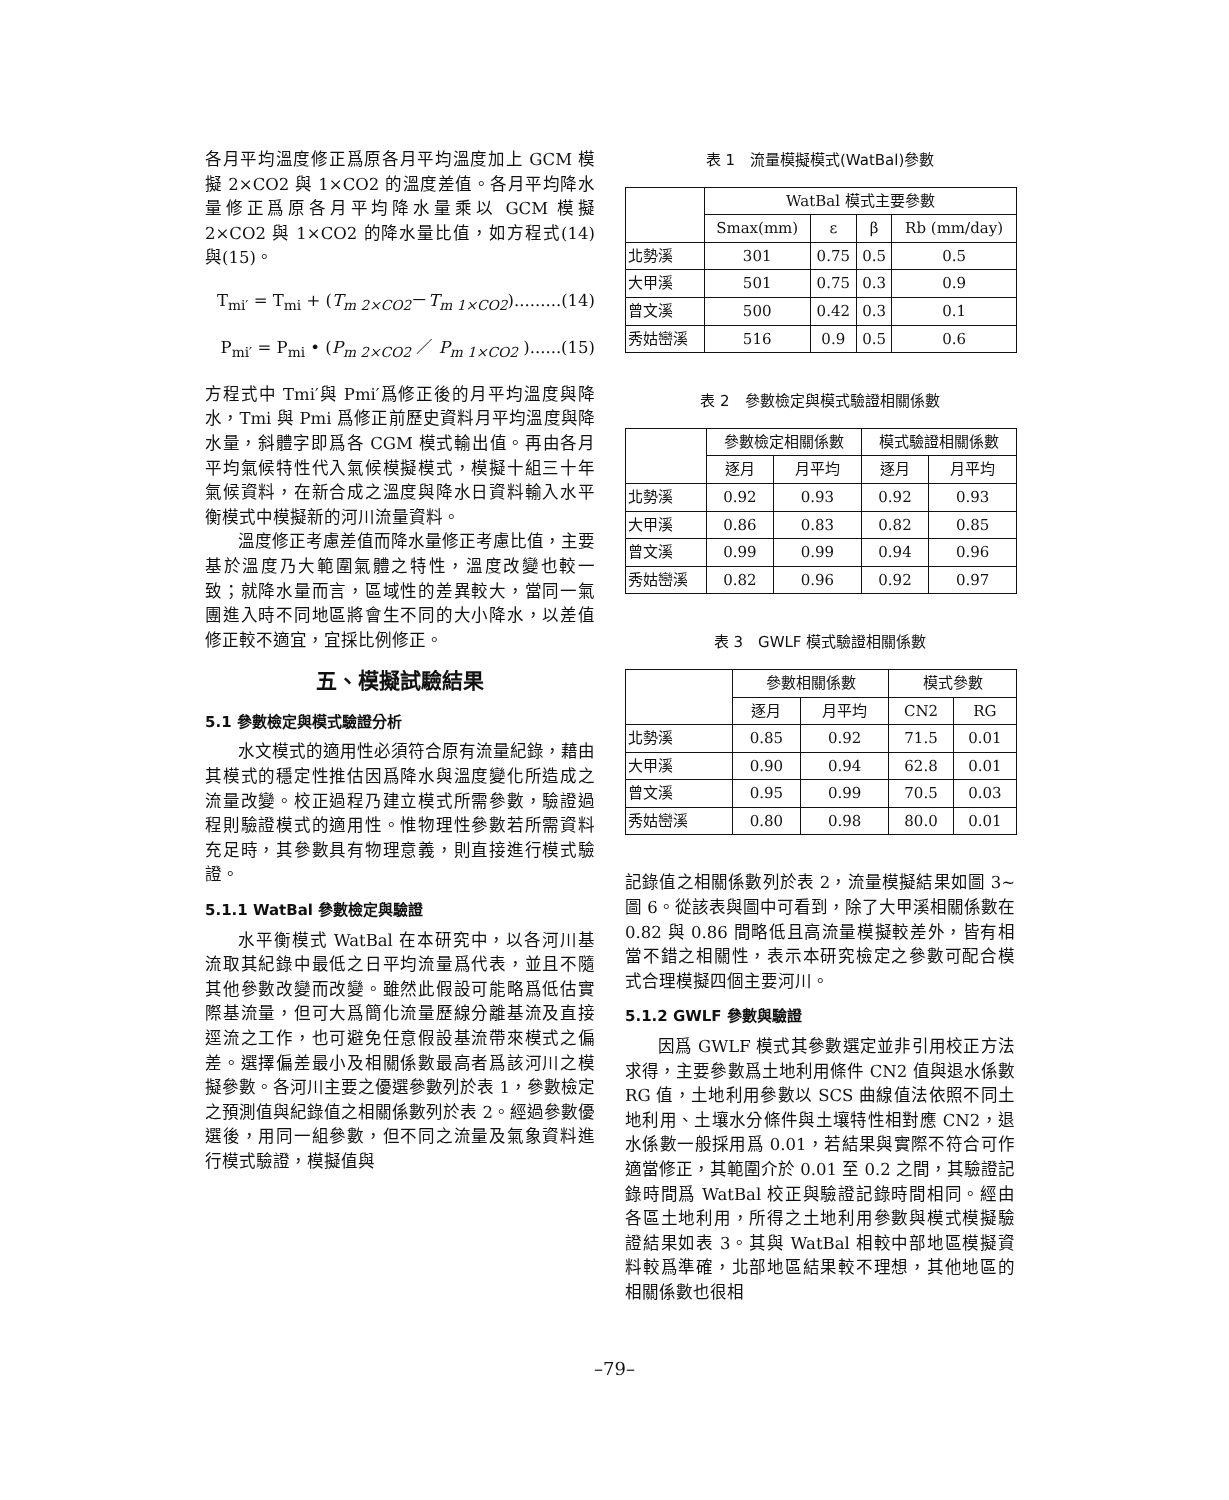各月平均溫度修正爲原各月平均溫度加上 GCM 模擬 2×CO2 與 1×CO2 的溫度差值。各月平均降水量修正爲原各月平均降水量乘以 GCM 模擬 2×CO2 與 1×CO2 的降水量比值，如方程式(14)與(15)。
T<sub>mi′</sub> = T<sub>mi</sub> + (T<sub>m 2×CO2</sub>－T<sub>m 1×CO2</sub>).........(14)
P<sub>mi′</sub> = P<sub>mi</sub> • (P<sub>m 2×CO2</sub> ／ P<sub>m 1×CO2</sub> )......(15)
方程式中 Tmi′與 Pmi′爲修正後的月平均溫度與降水，Tmi 與 Pmi 爲修正前歷史資料月平均溫度與降水量，斜體字即爲各 CGM 模式輸出值。再由各月平均氣候特性代入氣候模擬模式，模擬十組三十年氣候資料，在新合成之溫度與降水日資料輸入水平衡模式中模擬新的河川流量資料。
溫度修正考慮差值而降水量修正考慮比值，主要基於溫度乃大範圍氣體之特性，溫度改變也較一致；就降水量而言，區域性的差異較大，當同一氣團進入時不同地區將會生不同的大小降水，以差值修正較不適宜，宜採比例修正。
五、模擬試驗結果
5.1 參數檢定與模式驗證分析
水文模式的適用性必須符合原有流量紀錄，藉由其模式的穩定性推估因爲降水與溫度變化所造成之流量改變。校正過程乃建立模式所需參數，驗證過程則驗證模式的適用性。惟物理性參數若所需資料充足時，其參數具有物理意義，則直接進行模式驗證。
5.1.1 WatBal 參數檢定與驗證
水平衡模式 WatBal 在本研究中，以各河川基流取其紀錄中最低之日平均流量爲代表，並且不隨其他參數改變而改變。雖然此假設可能略爲低估實際基流量，但可大爲簡化流量歷線分離基流及直接逕流之工作，也可避免任意假設基流帶來模式之偏差。選擇偏差最小及相關係數最高者爲該河川之模擬參數。各河川主要之優選參數列於表 1，參數檢定之預測值與紀錄值之相關係數列於表 2。經過參數優選後，用同一組參數，但不同之流量及氣象資料進行模式驗證，模擬值與
表 1　流量模擬模式(WatBal)參數
| | WatBal 模式主要參數 | | | |
| --- | --- | --- | --- | --- |
| | Smax(mm) | ε | β | Rb (mm/day) |
| 北勢溪 | 301 | 0.75 | 0.5 | 0.5 |
| 大甲溪 | 501 | 0.75 | 0.3 | 0.9 |
| 曾文溪 | 500 | 0.42 | 0.3 | 0.1 |
| 秀姑巒溪 | 516 | 0.9 | 0.5 | 0.6 |
表 2　參數檢定與模式驗證相關係數
| | 參數檢定相關係數 | | 模式驗證相關係數 | |
| --- | --- | --- | --- | --- |
| | 逐月 | 月平均 | 逐月 | 月平均 |
| 北勢溪 | 0.92 | 0.93 | 0.92 | 0.93 |
| 大甲溪 | 0.86 | 0.83 | 0.82 | 0.85 |
| 曾文溪 | 0.99 | 0.99 | 0.94 | 0.96 |
| 秀姑巒溪 | 0.82 | 0.96 | 0.92 | 0.97 |
表 3　GWLF 模式驗證相關係數
| | 參數相關係數 | | 模式參數 | |
| --- | --- | --- | --- | --- |
| | 逐月 | 月平均 | CN2 | RG |
| 北勢溪 | 0.85 | 0.92 | 71.5 | 0.01 |
| 大甲溪 | 0.90 | 0.94 | 62.8 | 0.01 |
| 曾文溪 | 0.95 | 0.99 | 70.5 | 0.03 |
| 秀姑巒溪 | 0.80 | 0.98 | 80.0 | 0.01 |
記錄值之相關係數列於表 2，流量模擬結果如圖 3~圖 6。從該表與圖中可看到，除了大甲溪相關係數在 0.82 與 0.86 間略低且高流量模擬較差外，皆有相當不錯之相關性，表示本研究檢定之參數可配合模式合理模擬四個主要河川。
5.1.2 GWLF 參數與驗證
因爲 GWLF 模式其參數選定並非引用校正方法求得，主要參數爲土地利用條件 CN2 值與退水係數 RG 值，土地利用參數以 SCS 曲線值法依照不同土地利用、土壤水分條件與土壤特性相對應 CN2，退水係數一般採用爲 0.01，若結果與實際不符合可作適當修正，其範圍介於 0.01 至 0.2 之間，其驗證記錄時間爲 WatBal 校正與驗證記錄時間相同。經由各區土地利用，所得之土地利用參數與模式模擬驗證結果如表 3。其與 WatBal 相較中部地區模擬資料較爲準確，北部地區結果較不理想，其他地區的相關係數也很相
–79–